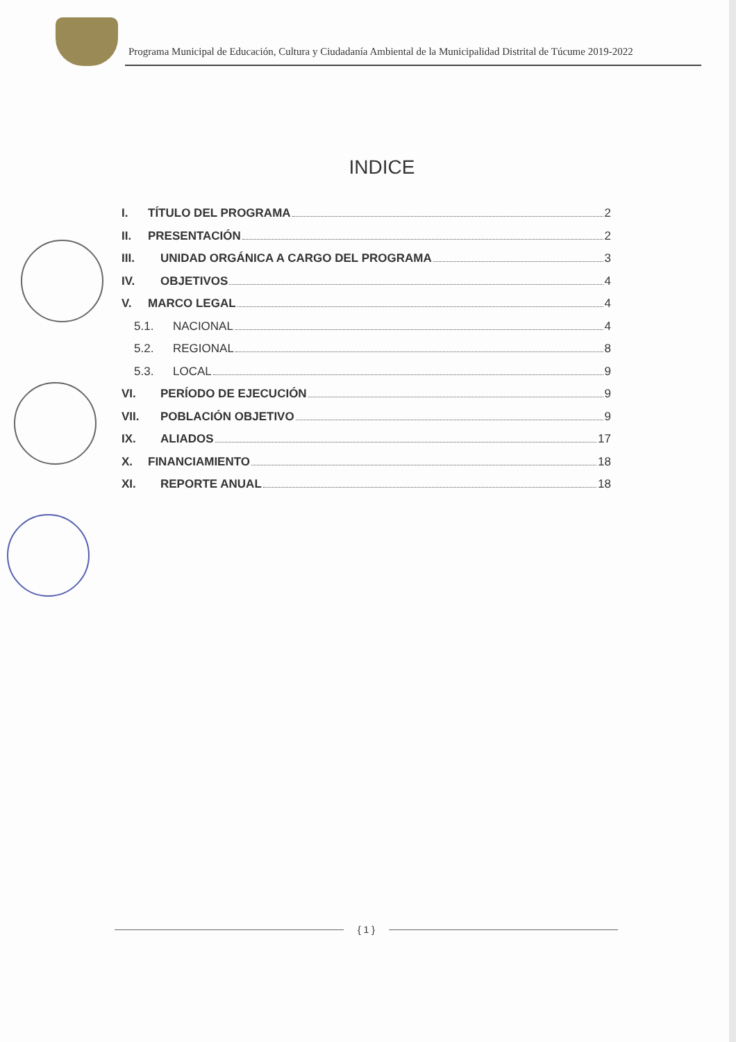Programa Municipal de Educación, Cultura y Ciudadanía Ambiental de la Municipalidad Distrital de Túcume 2019-2022
INDICE
I. TÍTULO DEL PROGRAMA 2
II. PRESENTACIÓN 2
III. UNIDAD ORGÁNICA A CARGO DEL PROGRAMA 3
IV. OBJETIVOS 4
V. MARCO LEGAL 4
5.1. NACIONAL 4
5.2. REGIONAL 8
5.3. LOCAL 9
VI. PERÍODO DE EJECUCIÓN 9
VII. POBLACIÓN OBJETIVO 9
IX. ALIADOS 17
X. FINANCIAMIENTO 18
XI. REPORTE ANUAL 18
{ 1 }